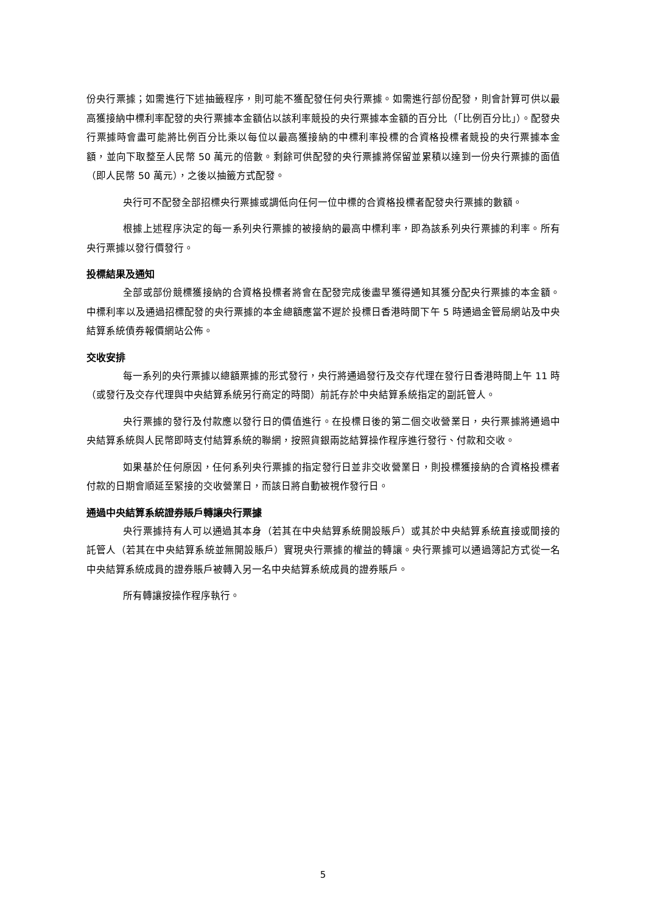份央行票據；如需進行下述抽籤程序，則可能不獲配發任何央行票據。如需進行部份配發，則會計算可供以最高獲接納中標利率配發的央行票據本金額佔以該利率競投的央行票據本金額的百分比（「比例百分比」）。配發央行票據時會盡可能將比例百分比乘以每位以最高獲接納的中標利率投標的合資格投標者競投的央行票據本金額，並向下取整至人民幣 50 萬元的倍數。剩餘可供配發的央行票據將保留並累積以達到一份央行票據的面值（即人民幣 50 萬元），之後以抽籤方式配發。
央行可不配發全部招標央行票據或調低向任何一位中標的合資格投標者配發央行票據的數額。
根據上述程序決定的每一系列央行票據的被接納的最高中標利率，即為該系列央行票據的利率。所有央行票據以發行價發行。
投標結果及通知
全部或部份競標獲接納的合資格投標者將會在配發完成後盡早獲得通知其獲分配央行票據的本金額。中標利率以及通過招標配發的央行票據的本金總額應當不遲於投標日香港時間下午 5 時通過金管局網站及中央結算系統債券報價網站公佈。
交收安排
每一系列的央行票據以總額票據的形式發行，央行將通過發行及交存代理在發行日香港時間上午 11 時（或發行及交存代理與中央結算系統另行商定的時間）前託存於中央結算系統指定的副託管人。
央行票據的發行及付款應以發行日的價值進行。在投標日後的第二個交收營業日，央行票據將通過中央結算系統與人民幣即時支付結算系統的聯網，按照貨銀兩訖結算操作程序進行發行、付款和交收。
如果基於任何原因，任何系列央行票據的指定發行日並非交收營業日，則投標獲接納的合資格投標者付款的日期會順延至緊接的交收營業日，而該日將自動被視作發行日。
通過中央結算系統證券賬戶轉讓央行票據
央行票據持有人可以通過其本身（若其在中央結算系統開設賬戶）或其於中央結算系統直接或間接的託管人（若其在中央結算系統並無開設賬戶）實現央行票據的權益的轉讓。央行票據可以通過簿記方式從一名中央結算系統成員的證券賬戶被轉入另一名中央結算系統成員的證券賬戶。
所有轉讓按操作程序執行。
5